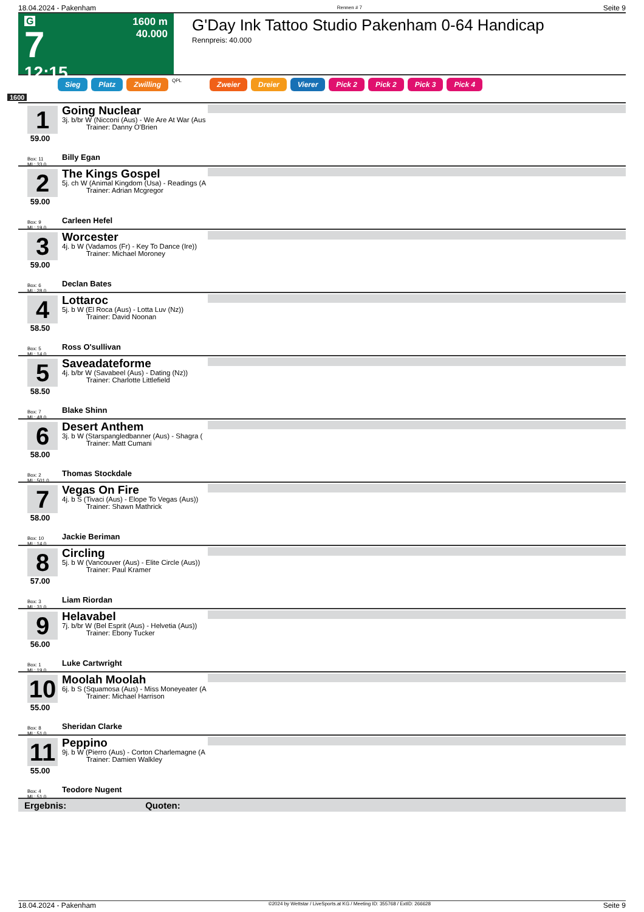18.04.2024 - Pakenham Rennen # 7 Seite 9
G
7
12:15
1600 m
40.000
G'Day Ink Tattoo Studio Pakenham 0-64 Handicap
Rennpreis: 40.000
Sieg Platz Zwilling QPL Zweier Dreier Vierer Pick 2 Pick 2 Pick 3 Pick 4
1600
1
59.00
Box: 11
ML: 33,0
Going Nuclear
3j. b/br W (Nicconi (Aus) - We Are At War (Aus
Trainer: Danny O'Brien
Billy Egan
2
59.00
Box: 9
ML: 19,0
The Kings Gospel
5j. ch W (Animal Kingdom (Usa) - Readings (A
Trainer: Adrian Mcgregor
Carleen Hefel
3
59.00
Box: 6
ML: 28,0
Worcester
4j. b W (Vadamos (Fr) - Key To Dance (Ire))
Trainer: Michael Moroney
Declan Bates
4
58.50
Box: 5
ML: 14,0
Lottaroc
5j. b W (El Roca (Aus) - Lotta Luv (Nz))
Trainer: David Noonan
Ross O'sullivan
5
58.50
Box: 7
ML: 48,0
Saveadateforme
4j. b/br W (Savabeel (Aus) - Dating (Nz))
Trainer: Charlotte Littlefield
Blake Shinn
6
58.00
Box: 2
ML: 501,0
Desert Anthem
3j. b W (Starspangledbanner (Aus) - Shagra (
Trainer: Matt Cumani
Thomas Stockdale
7
58.00
Box: 10
ML: 14,0
Vegas On Fire
4j. b S (Tivaci (Aus) - Elope To Vegas (Aus))
Trainer: Shawn Mathrick
Jackie Beriman
8
57.00
Box: 3
ML: 31,0
Circling
5j. b W (Vancouver (Aus) - Elite Circle (Aus))
Trainer: Paul Kramer
Liam Riordan
9
56.00
Box: 1
ML: 19,0
Helavabel
7j. b/br W (Bel Esprit (Aus) - Helvetia (Aus))
Trainer: Ebony Tucker
Luke Cartwright
10
55.00
Box: 8
ML: 51,0
Moolah Moolah
6j. b S (Squamosa (Aus) - Miss Moneyeater (A
Trainer: Michael Harrison
Sheridan Clarke
11
55.00
Box: 4
ML: 51,0
Peppino
9j. b W (Pierro (Aus) - Corton Charlemagne (A
Trainer: Damien Walkley
Teodore Nugent
Ergebnis: Quoten:
18.04.2024 - Pakenham ©2024 by Wettstar / LiveSports.at KG / Meeting ID: 355768 / ExtID: 266628 Seite 9